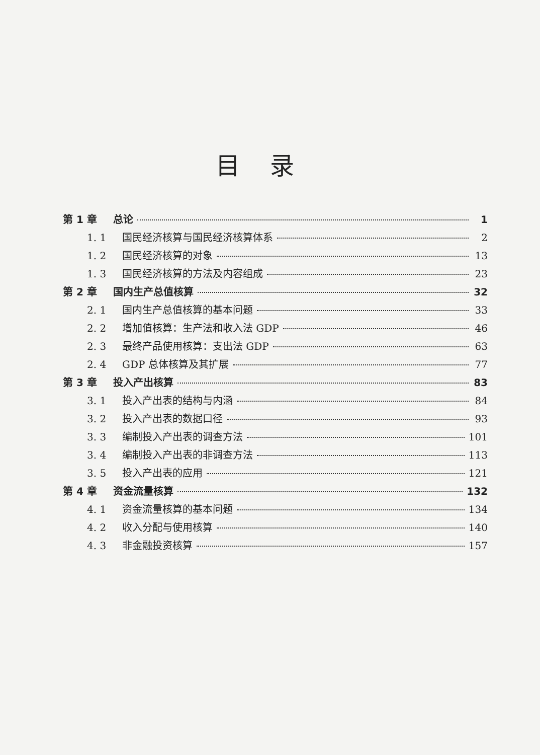目录
第 1 章 总论 1
1. 1 国民经济核算与国民经济核算体系 2
1. 2 国民经济核算的对象 13
1. 3 国民经济核算的方法及内容组成 23
第 2 章 国内生产总值核算 32
2. 1 国内生产总值核算的基本问题 33
2. 2 增加值核算：生产法和收入法 GDP 46
2. 3 最终产品使用核算：支出法 GDP 63
2. 4 GDP 总体核算及其扩展 77
第 3 章 投入产出核算 83
3. 1 投入产出表的结构与内涵 84
3. 2 投入产出表的数据口径 93
3. 3 编制投入产出表的调查方法 101
3. 4 编制投入产出表的非调查方法 113
3. 5 投入产出表的应用 121
第 4 章 资金流量核算 132
4. 1 资金流量核算的基本问题 134
4. 2 收入分配与使用核算 140
4. 3 非金融投资核算 157